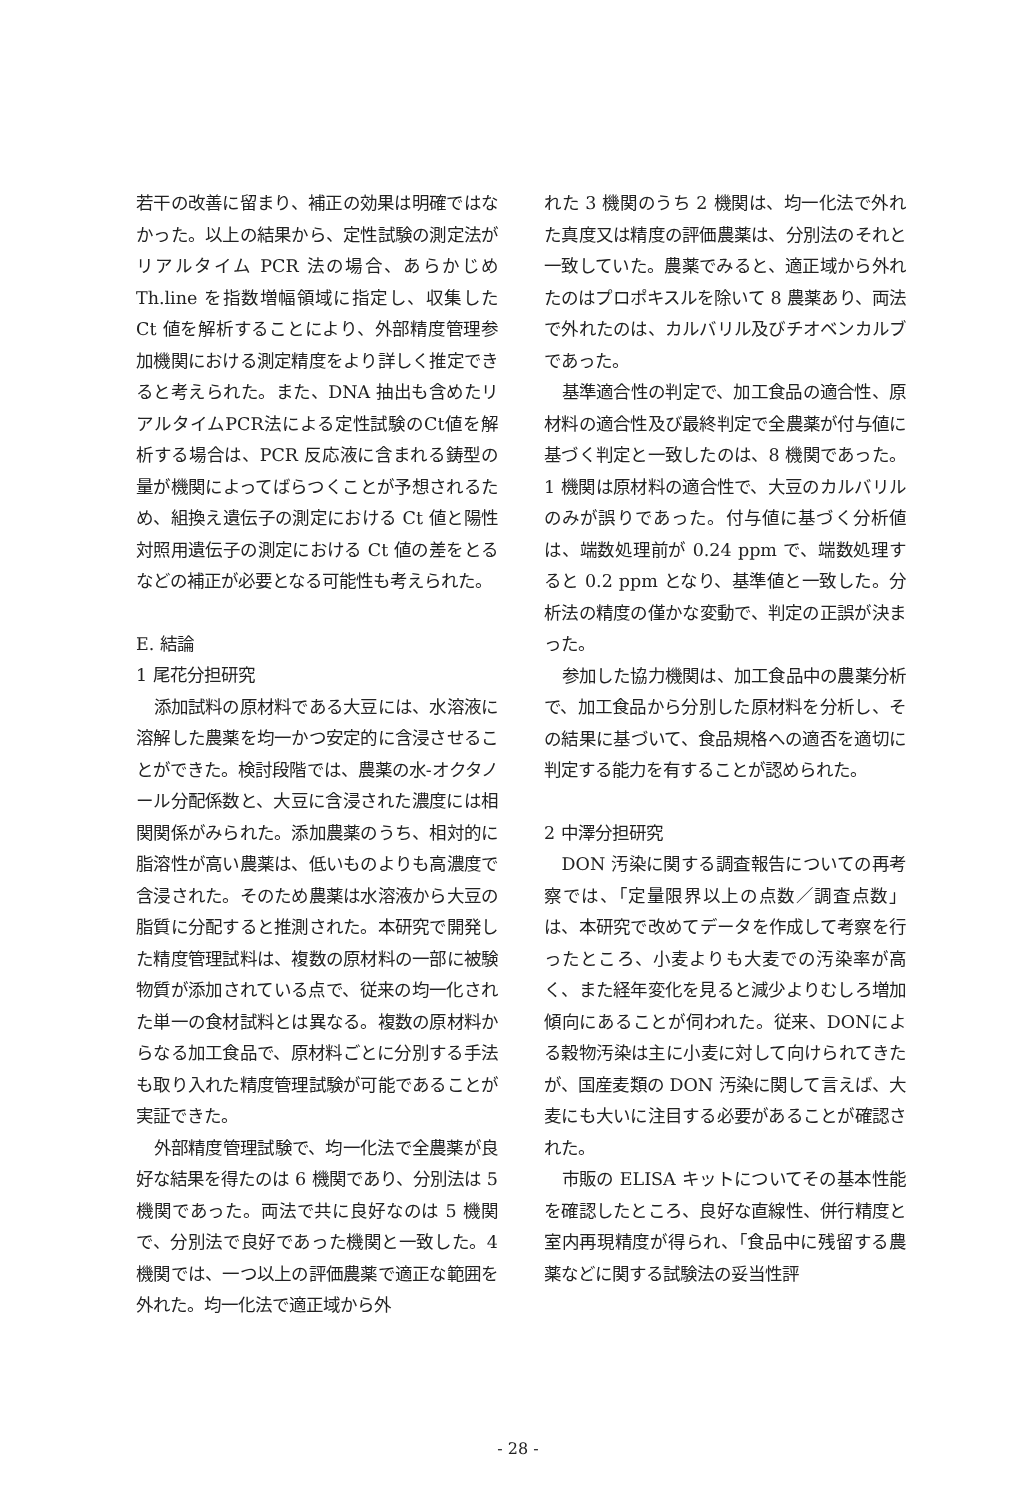若干の改善に留まり、補正の効果は明確ではなかった。以上の結果から、定性試験の測定法がリアルタイム PCR 法の場合、あらかじめ Th.line を指数増幅領域に指定し、収集した Ct 値を解析することにより、外部精度管理参加機関における測定精度をより詳しく推定できると考えられた。また、DNA 抽出も含めたリアルタイムPCR法による定性試験のCt値を解析する場合は、PCR 反応液に含まれる鋳型の量が機関によってばらつくことが予想されるため、組換え遺伝子の測定における Ct 値と陽性対照用遺伝子の測定における Ct 値の差をとるなどの補正が必要となる可能性も考えられた。
E. 結論
1 尾花分担研究
添加試料の原材料である大豆には、水溶液に溶解した農薬を均一かつ安定的に含浸させることができた。検討段階では、農薬の水-オクタノール分配係数と、大豆に含浸された濃度には相関関係がみられた。添加農薬のうち、相対的に脂溶性が高い農薬は、低いものよりも高濃度で含浸された。そのため農薬は水溶液から大豆の脂質に分配すると推測された。本研究で開発した精度管理試料は、複数の原材料の一部に被験物質が添加されている点で、従来の均一化された単一の食材試料とは異なる。複数の原材料からなる加工食品で、原材料ごとに分別する手法も取り入れた精度管理試験が可能であることが実証できた。
外部精度管理試験で、均一化法で全農薬が良好な結果を得たのは 6 機関であり、分別法は 5 機関であった。両法で共に良好なのは 5 機関で、分別法で良好であった機関と一致した。4 機関では、一つ以上の評価農薬で適正な範囲を外れた。均一化法で適正域から外
れた 3 機関のうち 2 機関は、均一化法で外れた真度又は精度の評価農薬は、分別法のそれと一致していた。農薬でみると、適正域から外れたのはプロポキスルを除いて 8 農薬あり、両法で外れたのは、カルバリル及びチオベンカルブであった。
基準適合性の判定で、加工食品の適合性、原材料の適合性及び最終判定で全農薬が付与値に基づく判定と一致したのは、8 機関であった。1 機関は原材料の適合性で、大豆のカルバリルのみが誤りであった。付与値に基づく分析値は、端数処理前が 0.24 ppm で、端数処理すると 0.2 ppm となり、基準値と一致した。分析法の精度の僅かな変動で、判定の正誤が決まった。
参加した協力機関は、加工食品中の農薬分析で、加工食品から分別した原材料を分析し、その結果に基づいて、食品規格への適否を適切に判定する能力を有することが認められた。
2 中澤分担研究
DON 汚染に関する調査報告についての再考察では、「定量限界以上の点数／調査点数」は、本研究で改めてデータを作成して考察を行ったところ、小麦よりも大麦での汚染率が高く、また経年変化を見ると減少よりむしろ増加傾向にあることが伺われた。従来、DONによる穀物汚染は主に小麦に対して向けられてきたが、国産麦類の DON 汚染に関して言えば、大麦にも大いに注目する必要があることが確認された。
市販の ELISA キットについてその基本性能を確認したところ、良好な直線性、併行精度と室内再現精度が得られ、「食品中に残留する農薬などに関する試験法の妥当性評
- 28 -